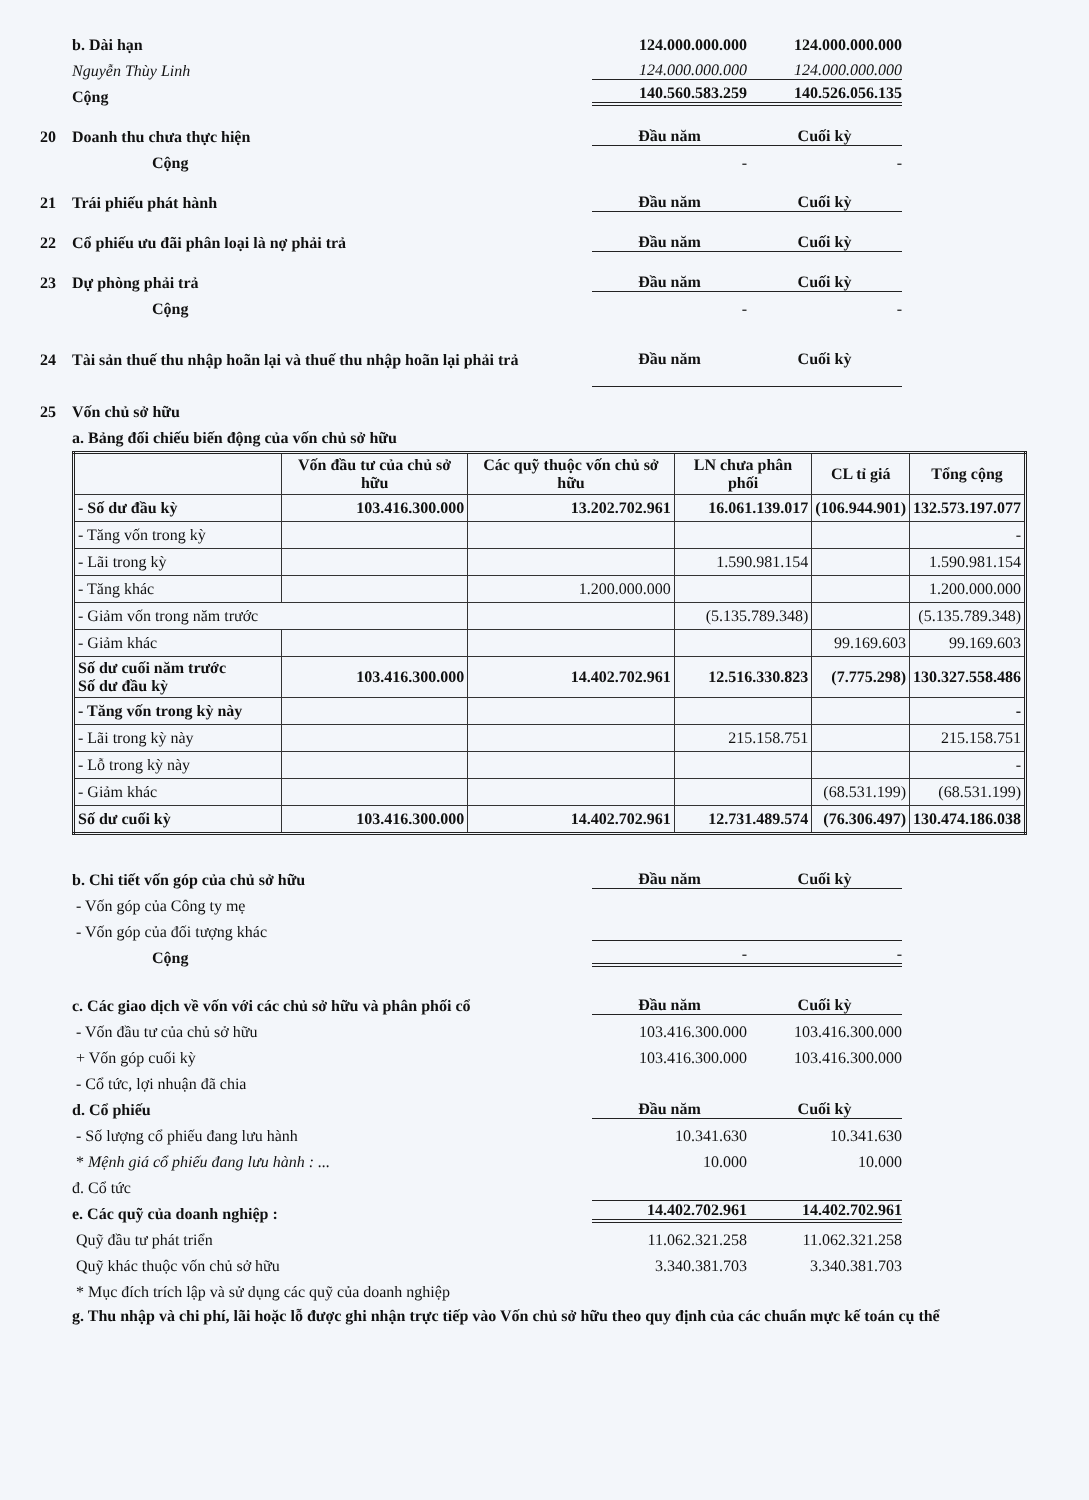b. Dài hạn 124.000.000.000 124.000.000.000
Nguyễn Thùy Linh 124.000.000.000 124.000.000.000
Cộng 140.560.583.259 140.526.056.135
20 Doanh thu chưa thực hiện Đầu năm Cuối kỳ
Cộng - -
21 Trái phiếu phát hành Đầu năm Cuối kỳ
22 Cổ phiếu ưu đãi phân loại là nợ phải trả Đầu năm Cuối kỳ
23 Dự phòng phải trả Đầu năm Cuối kỳ
Cộng - -
24 Tài sản thuế thu nhập hoãn lại và thuế thu nhập hoãn lại phải trả Đầu năm Cuối kỳ
25 Vốn chủ sở hữu
a. Bảng đối chiếu biến động của vốn chủ sở hữu
| | Vốn đầu tư của chủ sở hữu | Các quỹ thuộc vốn chủ sở hữu | LN chưa phân phối | CL tỉ giá | Tổng cộng |
| --- | --- | --- | --- | --- | --- |
| - Số dư đầu kỳ | 103.416.300.000 | 13.202.702.961 | 16.061.139.017 | (106.944.901) | 132.573.197.077 |
| - Tăng vốn trong kỳ | | | | | - |
| - Lãi trong kỳ | | | 1.590.981.154 | | 1.590.981.154 |
| - Tăng khác | | 1.200.000.000 | | | 1.200.000.000 |
| - Giảm vốn trong năm trước | | | (5.135.789.348) | | (5.135.789.348) |
| - Giảm khác | | | | 99.169.603 | 99.169.603 |
| Số dư cuối năm trước Số dư đầu kỳ | 103.416.300.000 | 14.402.702.961 | 12.516.330.823 | (7.775.298) | 130.327.558.486 |
| - Tăng vốn trong kỳ này | | | | | - |
| - Lãi trong kỳ này | | | 215.158.751 | | 215.158.751 |
| - Lỗ trong kỳ này | | | | | - |
| - Giảm khác | | | | (68.531.199) | (68.531.199) |
| Số dư cuối kỳ | 103.416.300.000 | 14.402.702.961 | 12.731.489.574 | (76.306.497) | 130.474.186.038 |
b. Chi tiết vốn góp của chủ sở hữu Đầu năm Cuối kỳ
- Vốn góp của Công ty mẹ
- Vốn góp của đối tượng khác
Cộng - -
c. Các giao dịch về vốn với các chủ sở hữu và phân phối cổ Đầu năm Cuối kỳ
- Vốn đầu tư của chủ sở hữu 103.416.300.000 103.416.300.000
+ Vốn góp cuối kỳ 103.416.300.000 103.416.300.000
- Cổ tức, lợi nhuận đã chia
d. Cổ phiếu Đầu năm Cuối kỳ
- Số lượng cổ phiếu đang lưu hành 10.341.630 10.341.630
* Mệnh giá cổ phiếu đang lưu hành : ... 10.000 10.000
đ. Cổ tức
e. Các quỹ của doanh nghiệp : 14.402.702.961 14.402.702.961
Quỹ đầu tư phát triển 11.062.321.258 11.062.321.258
Quỹ khác thuộc vốn chủ sở hữu 3.340.381.703 3.340.381.703
* Mục đích trích lập và sử dụng các quỹ của doanh nghiệp
g. Thu nhập và chi phí, lãi hoặc lỗ được ghi nhận trực tiếp vào Vốn chủ sở hữu theo quy định của các chuẩn mực kế toán cụ thể